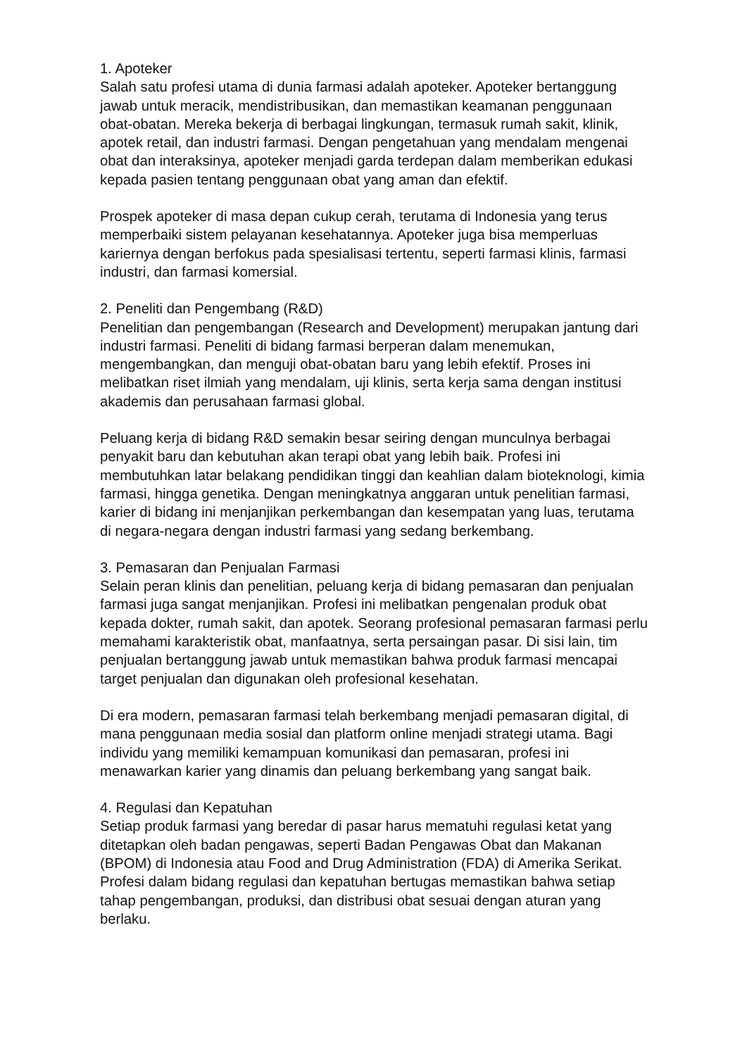1. Apoteker
Salah satu profesi utama di dunia farmasi adalah apoteker. Apoteker bertanggung jawab untuk meracik, mendistribusikan, dan memastikan keamanan penggunaan obat-obatan. Mereka bekerja di berbagai lingkungan, termasuk rumah sakit, klinik, apotek retail, dan industri farmasi. Dengan pengetahuan yang mendalam mengenai obat dan interaksinya, apoteker menjadi garda terdepan dalam memberikan edukasi kepada pasien tentang penggunaan obat yang aman dan efektif.
Prospek apoteker di masa depan cukup cerah, terutama di Indonesia yang terus memperbaiki sistem pelayanan kesehatannya. Apoteker juga bisa memperluas kariernya dengan berfokus pada spesialisasi tertentu, seperti farmasi klinis, farmasi industri, dan farmasi komersial.
2. Peneliti dan Pengembang (R&D)
Penelitian dan pengembangan (Research and Development) merupakan jantung dari industri farmasi. Peneliti di bidang farmasi berperan dalam menemukan, mengembangkan, dan menguji obat-obatan baru yang lebih efektif. Proses ini melibatkan riset ilmiah yang mendalam, uji klinis, serta kerja sama dengan institusi akademis dan perusahaan farmasi global.
Peluang kerja di bidang R&D semakin besar seiring dengan munculnya berbagai penyakit baru dan kebutuhan akan terapi obat yang lebih baik. Profesi ini membutuhkan latar belakang pendidikan tinggi dan keahlian dalam bioteknologi, kimia farmasi, hingga genetika. Dengan meningkatnya anggaran untuk penelitian farmasi, karier di bidang ini menjanjikan perkembangan dan kesempatan yang luas, terutama di negara-negara dengan industri farmasi yang sedang berkembang.
3. Pemasaran dan Penjualan Farmasi
Selain peran klinis dan penelitian, peluang kerja di bidang pemasaran dan penjualan farmasi juga sangat menjanjikan. Profesi ini melibatkan pengenalan produk obat kepada dokter, rumah sakit, dan apotek. Seorang profesional pemasaran farmasi perlu memahami karakteristik obat, manfaatnya, serta persaingan pasar. Di sisi lain, tim penjualan bertanggung jawab untuk memastikan bahwa produk farmasi mencapai target penjualan dan digunakan oleh profesional kesehatan.
Di era modern, pemasaran farmasi telah berkembang menjadi pemasaran digital, di mana penggunaan media sosial dan platform online menjadi strategi utama. Bagi individu yang memiliki kemampuan komunikasi dan pemasaran, profesi ini menawarkan karier yang dinamis dan peluang berkembang yang sangat baik.
4. Regulasi dan Kepatuhan
Setiap produk farmasi yang beredar di pasar harus mematuhi regulasi ketat yang ditetapkan oleh badan pengawas, seperti Badan Pengawas Obat dan Makanan (BPOM) di Indonesia atau Food and Drug Administration (FDA) di Amerika Serikat. Profesi dalam bidang regulasi dan kepatuhan bertugas memastikan bahwa setiap tahap pengembangan, produksi, dan distribusi obat sesuai dengan aturan yang berlaku.